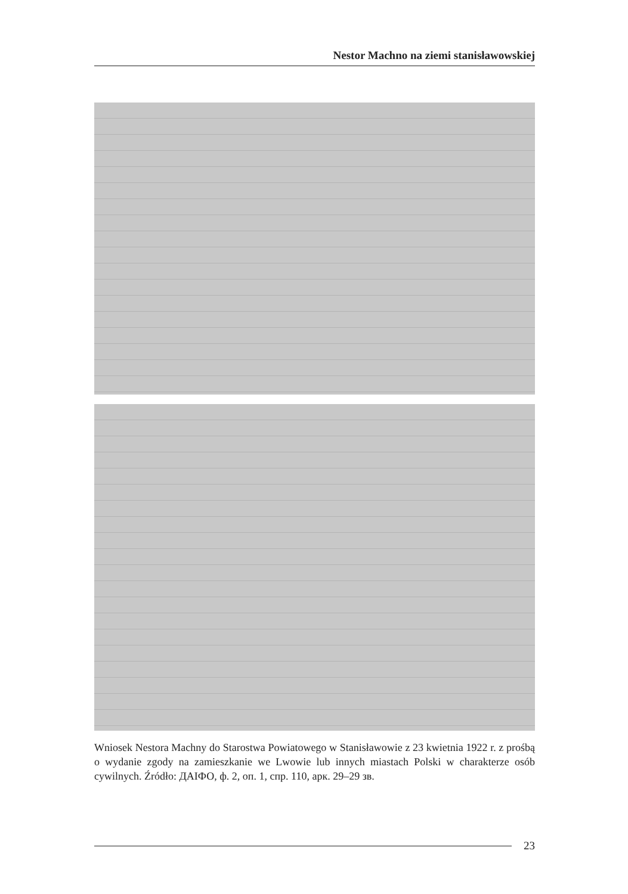Nestor Machno na ziemi stanisławowskiej
Wniosek Nestora Machny do Starostwa Powiatowego w Stanisławowie z 23 kwietnia 1922 r. z prośbą o wydanie zgody na zamieszkanie we Lwowie lub innych miastach Polski w charakterze osób cywilnych. Źródło: ДАІФО, ф. 2, оп. 1, спр. 110, арк. 29–29 зв.
23